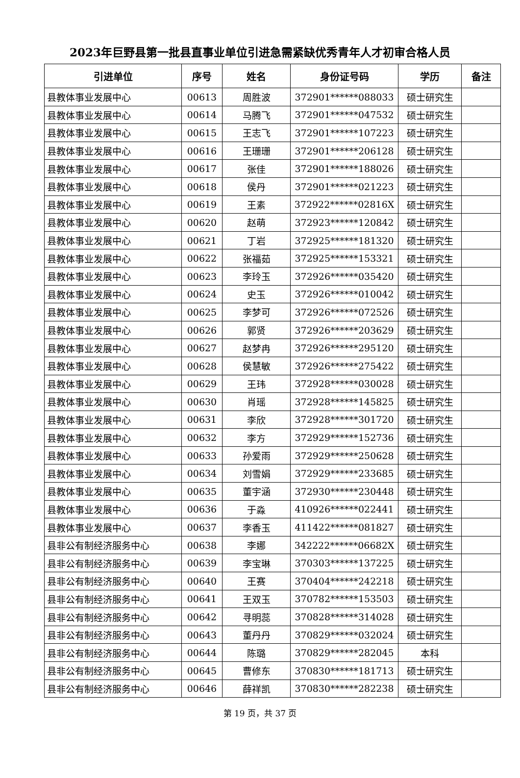2023年巨野县第一批县直事业单位引进急需紧缺优秀青年人才初审合格人员
| 引进单位 | 序号 | 姓名 | 身份证号码 | 学历 | 备注 |
| --- | --- | --- | --- | --- | --- |
| 县教体事业发展中心 | 00613 | 周胜波 | 372901******088033 | 硕士研究生 | |
| 县教体事业发展中心 | 00614 | 马腾飞 | 372901******047532 | 硕士研究生 | |
| 县教体事业发展中心 | 00615 | 王志飞 | 372901******107223 | 硕士研究生 | |
| 县教体事业发展中心 | 00616 | 王珊珊 | 372901******206128 | 硕士研究生 | |
| 县教体事业发展中心 | 00617 | 张佳 | 372901******188026 | 硕士研究生 | |
| 县教体事业发展中心 | 00618 | 侯丹 | 372901******021223 | 硕士研究生 | |
| 县教体事业发展中心 | 00619 | 王素 | 372922******02816X | 硕士研究生 | |
| 县教体事业发展中心 | 00620 | 赵萌 | 372923******120842 | 硕士研究生 | |
| 县教体事业发展中心 | 00621 | 丁岩 | 372925******181320 | 硕士研究生 | |
| 县教体事业发展中心 | 00622 | 张福茹 | 372925******153321 | 硕士研究生 | |
| 县教体事业发展中心 | 00623 | 李玲玉 | 372926******035420 | 硕士研究生 | |
| 县教体事业发展中心 | 00624 | 史玉 | 372926******010042 | 硕士研究生 | |
| 县教体事业发展中心 | 00625 | 李梦可 | 372926******072526 | 硕士研究生 | |
| 县教体事业发展中心 | 00626 | 郭贤 | 372926******203629 | 硕士研究生 | |
| 县教体事业发展中心 | 00627 | 赵梦冉 | 372926******295120 | 硕士研究生 | |
| 县教体事业发展中心 | 00628 | 侯慧敏 | 372926******275422 | 硕士研究生 | |
| 县教体事业发展中心 | 00629 | 王玮 | 372928******030028 | 硕士研究生 | |
| 县教体事业发展中心 | 00630 | 肖瑶 | 372928******145825 | 硕士研究生 | |
| 县教体事业发展中心 | 00631 | 李欣 | 372928******301720 | 硕士研究生 | |
| 县教体事业发展中心 | 00632 | 李方 | 372929******152736 | 硕士研究生 | |
| 县教体事业发展中心 | 00633 | 孙爱雨 | 372929******250628 | 硕士研究生 | |
| 县教体事业发展中心 | 00634 | 刘雪娟 | 372929******233685 | 硕士研究生 | |
| 县教体事业发展中心 | 00635 | 董宇涵 | 372930******230448 | 硕士研究生 | |
| 县教体事业发展中心 | 00636 | 于淼 | 410926******022441 | 硕士研究生 | |
| 县教体事业发展中心 | 00637 | 李香玉 | 411422******081827 | 硕士研究生 | |
| 县非公有制经济服务中心 | 00638 | 李娜 | 342222******06682X | 硕士研究生 | |
| 县非公有制经济服务中心 | 00639 | 李宝琳 | 370303******137225 | 硕士研究生 | |
| 县非公有制经济服务中心 | 00640 | 王赛 | 370404******242218 | 硕士研究生 | |
| 县非公有制经济服务中心 | 00641 | 王双玉 | 370782******153503 | 硕士研究生 | |
| 县非公有制经济服务中心 | 00642 | 寻明蕊 | 370828******314028 | 硕士研究生 | |
| 县非公有制经济服务中心 | 00643 | 董丹丹 | 370829******032024 | 硕士研究生 | |
| 县非公有制经济服务中心 | 00644 | 陈璐 | 370829******282045 | 本科 | |
| 县非公有制经济服务中心 | 00645 | 曹修东 | 370830******181713 | 硕士研究生 | |
| 县非公有制经济服务中心 | 00646 | 薛祥凯 | 370830******282238 | 硕士研究生 | |
第 19 页，共 37 页